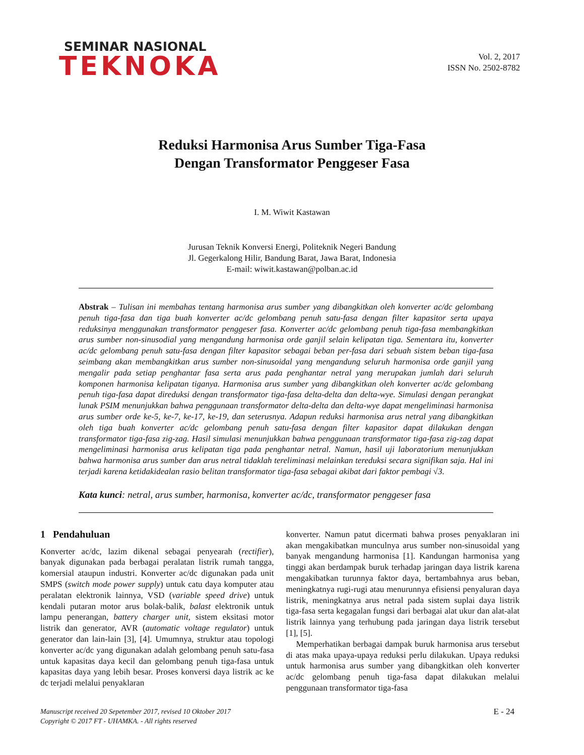SEMINAR NASIONAL
TEKNOKA
Vol. 2, 2017
ISSN No. 2502-8782
Reduksi Harmonisa Arus Sumber Tiga-Fasa
Dengan Transformator Penggeser Fasa
I. M. Wiwit Kastawan
Jurusan Teknik Konversi Energi, Politeknik Negeri Bandung
Jl. Gegerkalong Hilir, Bandung Barat, Jawa Barat, Indonesia
E-mail: wiwit.kastawan@polban.ac.id
Abstrak – Tulisan ini membahas tentang harmonisa arus sumber yang dibangkitkan oleh konverter ac/dc gelombang penuh tiga-fasa dan tiga buah konverter ac/dc gelombang penuh satu-fasa dengan filter kapasitor serta upaya reduksinya menggunakan transformator penggeser fasa. Konverter ac/dc gelombang penuh tiga-fasa membangkitkan arus sumber non-sinusodial yang mengandung harmonisa orde ganjil selain kelipatan tiga. Sementara itu, konverter ac/dc gelombang penuh satu-fasa dengan filter kapasitor sebagai beban per-fasa dari sebuah sistem beban tiga-fasa seimbang akan membangkitkan arus sumber non-sinusoidal yang mengandung seluruh harmonisa orde ganjil yang mengalir pada setiap penghantar fasa serta arus pada penghantar netral yang merupakan jumlah dari seluruh komponen harmonisa kelipatan tiganya. Harmonisa arus sumber yang dibangkitkan oleh konverter ac/dc gelombang penuh tiga-fasa dapat direduksi dengan transformator tiga-fasa delta-delta dan delta-wye. Simulasi dengan perangkat lunak PSIM menunjukkan bahwa penggunaan transformator delta-delta dan delta-wye dapat mengeliminasi harmonisa arus sumber orde ke-5, ke-7, ke-17, ke-19, dan seterusnya. Adapun reduksi harmonisa arus netral yang dibangkitkan oleh tiga buah konverter ac/dc gelombang penuh satu-fasa dengan filter kapasitor dapat dilakukan dengan transformator tiga-fasa zig-zag. Hasil simulasi menunjukkan bahwa penggunaan transformator tiga-fasa zig-zag dapat mengeliminasi harmonisa arus kelipatan tiga pada penghantar netral. Namun, hasil uji laboratorium menunjukkan bahwa harmonisa arus sumber dan arus netral tidaklah tereliminasi melainkan tereduksi secara signifikan saja. Hal ini terjadi karena ketidakidealan rasio belitan transformator tiga-fasa sebagai akibat dari faktor pembagi √3.
Kata kunci: netral, arus sumber, harmonisa, konverter ac/dc, transformator penggeser fasa
1 Pendahuluan
Konverter ac/dc, lazim dikenal sebagai penyearah (rectifier), banyak digunakan pada berbagai peralatan listrik rumah tangga, komersial ataupun industri. Konverter ac/dc digunakan pada unit SMPS (switch mode power supply) untuk catu daya komputer atau peralatan elektronik lainnya, VSD (variable speed drive) untuk kendali putaran motor arus bolak-balik, balast elektronik untuk lampu penerangan, battery charger unit, sistem eksitasi motor listrik dan generator, AVR (automatic voltage regulator) untuk generator dan lain-lain [3], [4]. Umumnya, struktur atau topologi konverter ac/dc yang digunakan adalah gelombang penuh satu-fasa untuk kapasitas daya kecil dan gelombang penuh tiga-fasa untuk kapasitas daya yang lebih besar. Proses konversi daya listrik ac ke dc terjadi melalui penyaklaran
konverter. Namun patut dicermati bahwa proses penyaklaran ini akan mengakibatkan munculnya arus sumber non-sinusoidal yang banyak mengandung harmonisa [1]. Kandungan harmonisa yang tinggi akan berdampak buruk terhadap jaringan daya listrik karena mengakibatkan turunnya faktor daya, bertambahnya arus beban, meningkatnya rugi-rugi atau menurunnya efisiensi penyaluran daya listrik, meningkatnya arus netral pada sistem suplai daya listrik tiga-fasa serta kegagalan fungsi dari berbagai alat ukur dan alat-alat listrik lainnya yang terhubung pada jaringan daya listrik tersebut [1], [5].
Memperhatikan berbagai dampak buruk harmonisa arus tersebut di atas maka upaya-upaya reduksi perlu dilakukan. Upaya reduksi untuk harmonisa arus sumber yang dibangkitkan oleh konverter ac/dc gelombang penuh tiga-fasa dapat dilakukan melalui penggunaan transformator tiga-fasa
Manuscript received 20 Sepetember 2017, revised 10 Oktober 2017
Copyright © 2017 FT - UHAMKA. - All rights reserved
E - 24